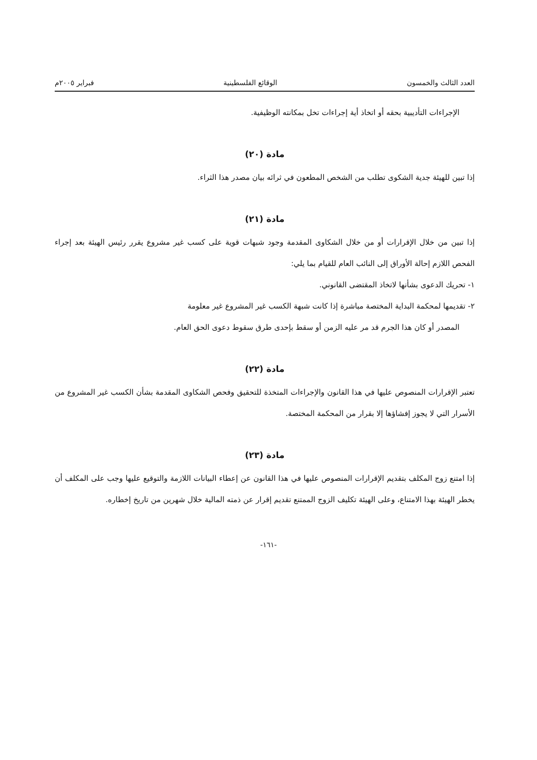العدد الثالث والخمسون الوقائع الفلسطينية فبراير ٢٠٠٥م
الإجراءات التأديبية بحقه أو اتخاذ أية إجراءات تخل بمكانته الوظيفية.
مادة (٢٠)
إذا تبين للهيئة جدية الشكوى تطلب من الشخص المطعون في ثرائه بيان مصدر هذا الثراء.
مادة (٢١)
إذا تبين من خلال الإقرارات أو من خلال الشكاوى المقدمة وجود شبهات قوية على كسب غير مشروع يقرر رئيس الهيئة بعد إجراء الفحص اللازم إحالة الأوراق إلى النائب العام للقيام بما يلي:
١- تحريك الدعوى بشأنها لاتخاذ المقتضى القانوني.
٢- تقديمها لمحكمة البداية المختصة مباشرة إذا كانت شبهة الكسب غير المشروع غير معلومة
المصدر أو كان هذا الجرم قد مر عليه الزمن أو سقط بإحدى طرق سقوط دعوى الحق العام.
مادة (٢٢)
تعتبر الإقرارات المنصوص عليها في هذا القانون والإجراءات المتخذة للتحقيق وفحص الشكاوى المقدمة بشأن الكسب غير المشروع من الأسرار التي لا يجوز إفشاؤها إلا بقرار من المحكمة المختصة.
مادة (٢٣)
إذا امتنع زوج المكلف بتقديم الإقرارات المنصوص عليها في هذا القانون عن إعطاء البيانات اللازمة والتوقيع عليها وجب على المكلف أن يخطر الهيئة بهذا الامتناع، وعلى الهيئة تكليف الزوج الممتنع تقديم إقرار عن ذمته المالية خلال شهرين من تاريخ إخطاره.
-١٦١-